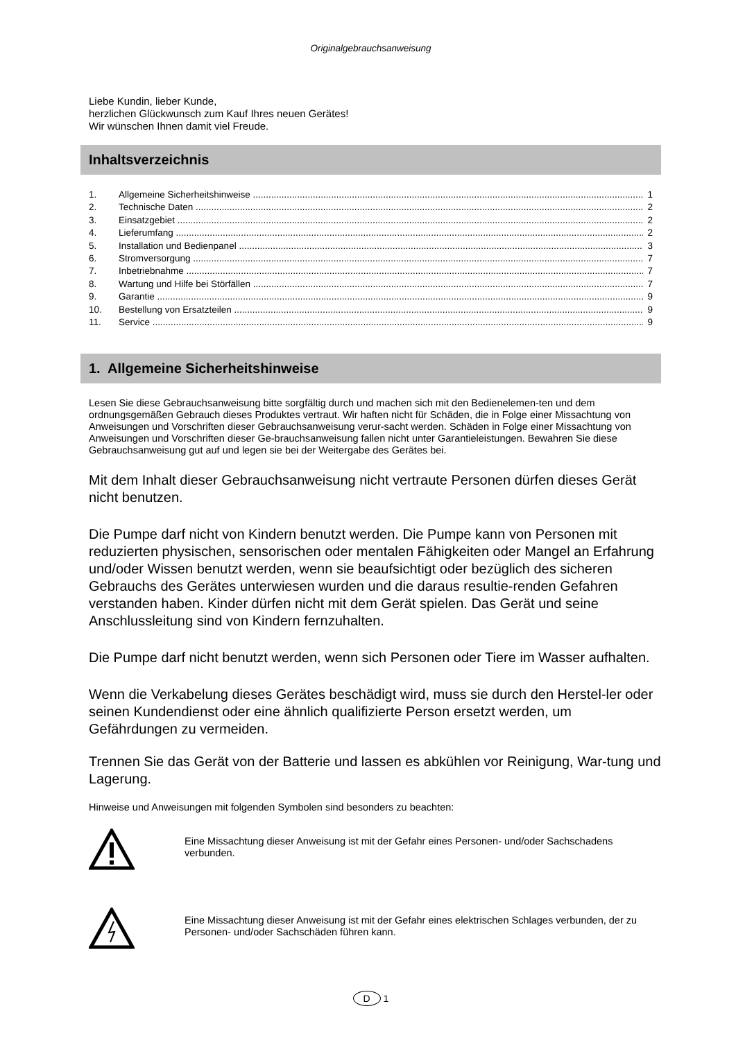Originalgebrauchsanweisung
Liebe Kundin, lieber Kunde,
herzlichen Glückwunsch zum Kauf Ihres neuen Gerätes!
Wir wünschen Ihnen damit viel Freude.
Inhaltsverzeichnis
1. Allgemeine Sicherheitshinweise 1
2. Technische Daten 2
3. Einsatzgebiet 2
4. Lieferumfang 2
5. Installation und Bedienpanel 3
6. Stromversorgung 7
7. Inbetriebnahme 7
8. Wartung und Hilfe bei Störfällen 7
9. Garantie 9
10. Bestellung von Ersatzteilen 9
11. Service 9
1. Allgemeine Sicherheitshinweise
Lesen Sie diese Gebrauchsanweisung bitte sorgfältig durch und machen sich mit den Bedienelemen-ten und dem ordnungsgemäßen Gebrauch dieses Produktes vertraut. Wir haften nicht für Schäden, die in Folge einer Missachtung von Anweisungen und Vorschriften dieser Gebrauchsanweisung verur-sacht werden. Schäden in Folge einer Missachtung von Anweisungen und Vorschriften dieser Ge-brauchsanweisung fallen nicht unter Garantieleistungen. Bewahren Sie diese Gebrauchsanweisung gut auf und legen sie bei der Weitergabe des Gerätes bei.
Mit dem Inhalt dieser Gebrauchsanweisung nicht vertraute Personen dürfen dieses Gerät nicht benutzen.
Die Pumpe darf nicht von Kindern benutzt werden. Die Pumpe kann von Personen mit reduzierten physischen, sensorischen oder mentalen Fähigkeiten oder Mangel an Erfahrung und/oder Wissen benutzt werden, wenn sie beaufsichtigt oder bezüglich des sicheren Gebrauchs des Gerätes unterwiesen wurden und die daraus resultie-renden Gefahren verstanden haben. Kinder dürfen nicht mit dem Gerät spielen. Das Gerät und seine Anschlussleitung sind von Kindern fernzuhalten.
Die Pumpe darf nicht benutzt werden, wenn sich Personen oder Tiere im Wasser aufhalten.
Wenn die Verkabelung dieses Gerätes beschädigt wird, muss sie durch den Herstel-ler oder seinen Kundendienst oder eine ähnlich qualifizierte Person ersetzt werden, um Gefährdungen zu vermeiden.
Trennen Sie das Gerät von der Batterie und lassen es abkühlen vor Reinigung, War-tung und Lagerung.
Hinweise und Anweisungen mit folgenden Symbolen sind besonders zu beachten:
Eine Missachtung dieser Anweisung ist mit der Gefahr eines Personen- und/oder Sachschadens verbunden.
Eine Missachtung dieser Anweisung ist mit der Gefahr eines elektrischen Schlages verbunden, der zu Personen- und/oder Sachschäden führen kann.
D 1